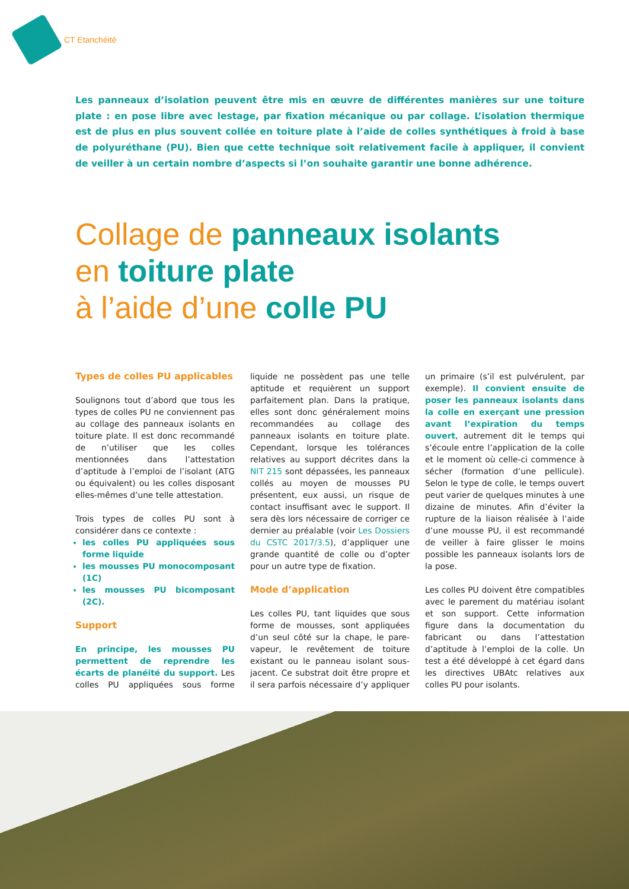CT Etanchéité
Les panneaux d’isolation peuvent être mis en œuvre de différentes manières sur une toiture plate : en pose libre avec lestage, par fixation mécanique ou par collage. L’isolation thermique est de plus en plus souvent collée en toiture plate à l’aide de colles synthétiques à froid à base de polyuréthane (PU). Bien que cette technique soit relativement facile à appliquer, il convient de veiller à un certain nombre d’aspects si l’on souhaite garantir une bonne adhérence.
Collage de panneaux isolants
en toiture plate
à l’aide d’une colle PU
Types de colles PU applicables
Soulignons tout d’abord que tous les types de colles PU ne conviennent pas au collage des panneaux isolants en toiture plate. Il est donc recommandé de n’utiliser que les colles mentionnées dans l’attestation d’aptitude à l’emploi de l’isolant (ATG ou équivalent) ou les colles disposant elles-mêmes d’une telle attestation.
Trois types de colles PU sont à considérer dans ce contexte :
les colles PU appliquées sous forme liquide
les mousses PU monocomposant (1C)
les mousses PU bicomposant (2C).
Support
En principe, les mousses PU permettent de reprendre les écarts de planéité du support. Les colles PU appliquées sous forme liquide ne possèdent pas une telle aptitude et requièrent un support parfaitement plan. Dans la pratique, elles sont donc généralement moins recommandées au collage des panneaux isolants en toiture plate. Cependant, lorsque les tolérances relatives au support décrites dans la NIT 215 sont dépassées, les panneaux collés au moyen de mousses PU présentent, eux aussi, un risque de contact insuffisant avec le support. Il sera dès lors nécessaire de corriger ce dernier au préalable (voir Les Dossiers du CSTC 2017/3.5), d’appliquer une grande quantité de colle ou d’opter pour un autre type de fixation.
Mode d’application
Les colles PU, tant liquides que sous forme de mousses, sont appliquées d’un seul côté sur la chape, le pare-vapeur, le revêtement de toiture existant ou le panneau isolant sous-jacent. Ce substrat doit être propre et il sera parfois nécessaire d’y appliquer un primaire (s’il est pulvérulent, par exemple). Il convient ensuite de poser les panneaux isolants dans la colle en exerçant une pression avant l’expiration du temps ouvert, autrement dit le temps qui s’écoule entre l’application de la colle et le moment où celle-ci commence à sécher (formation d’une pellicule). Selon le type de colle, le temps ouvert peut varier de quelques minutes à une dizaine de minutes. Afin d’éviter la rupture de la liaison réalisée à l’aide d’une mousse PU, il est recommandé de veiller à faire glisser le moins possible les panneaux isolants lors de la pose.
Les colles PU doivent être compatibles avec le parement du matériau isolant et son support. Cette information figure dans la documentation du fabricant ou dans l’attestation d’aptitude à l’emploi de la colle. Un test a été développé à cet égard dans les directives UBAtc relatives aux colles PU pour isolants.